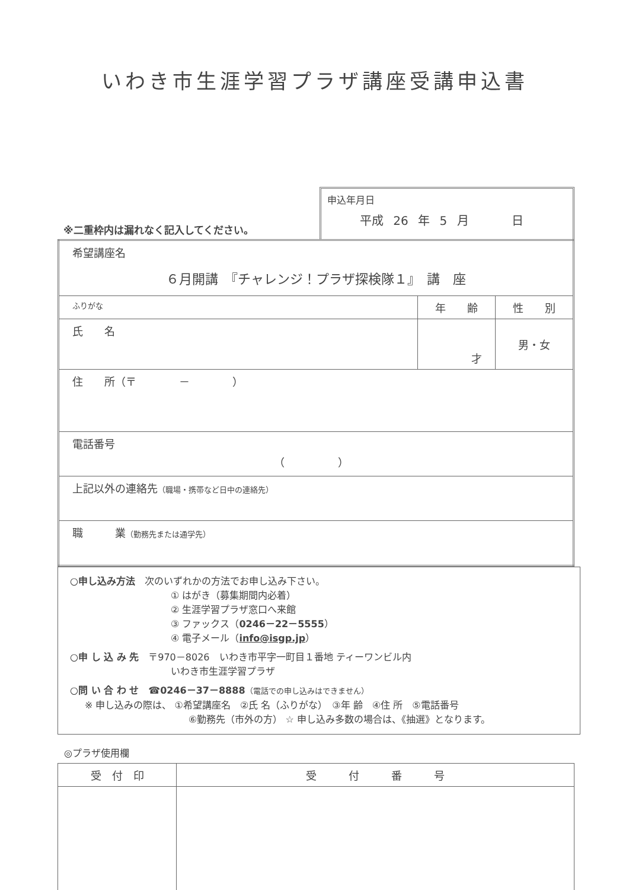いわき市生涯学習プラザ講座受講申込書
※二重枠内は漏れなく記入してください。
申込年月日
平成 26 年 5 月 　　 日
| 希望講座名 ６月開講 『チャレンジ！プラザ探検隊１』 講 座 | | |
| ふりがな | 年 齢 | 性 別 |
| 氏 名 | 才 | 男・女 |
| 住 所（〒 － ） | | |
| 電話番号 （ ） | | |
| 上記以外の連絡先 （職場・携帯など日中の連絡先） | | |
| 職 業 （勤務先または通学先） | | |
○申し込み方法　次のいずれかの方法でお申し込み下さい。
① はがき（募集期間内必着）
② 生涯学習プラザ窓口へ来館
③ ファックス（0246－22－5555）
④ 電子メール（info@isgp.jp）
○申 し 込 み 先　〒970－8026　いわき市平字一町目１番地 ティーワンビル内
いわき市生涯学習プラザ
○問 い 合 わ せ　☎0246－37－8888（電話での申し込みはできません）
※ 申し込みの際は、 ①希望講座名　②氏 名（ふりがな）　③年 齢　④住 所　⑤電話番号
⑥勤務先（市外の方） ☆ 申し込み多数の場合は、《抽選》となります。
◎プラザ使用欄
| 受 付 印 | 受 付 番 号 |
| --- | --- |